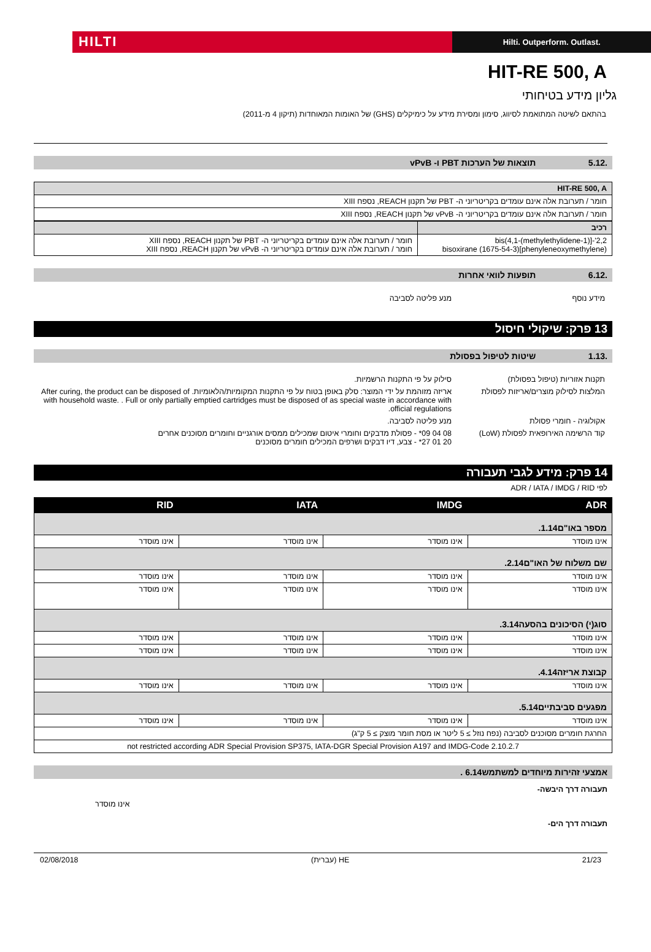HILTI
Hilti. Outperform. Outlast.
HIT-RE 500, A
גליון מידע בטיחותי
בהתאם לשיטה המתואמת לסיווג, סימון ומסירת מידע על כימיקלים (GHS) של האומות המאוחדות (תיקון 4 מ-2011)
.5.12 תוצאות של הערכות PBT ו- vPvB
| HIT-RE 500, A |
| --- |
| חומר / תערובת אלה אינם עומדים בקריטריוני ה- PBT של תקנון REACH, נספח XIII |
| חומר / תערובת אלה אינם עומדים בקריטריוני ה- vPvB של תקנון REACH, נספח XIII |
| רכיב | |
| --- | --- |
| 2,2'-[(1-methylethylidene)bis(4,1-phenyleneoxymethylene)]bisoxirane (1675-54-3) | חומר / תערובת אלה אינם עומדים בקריטריוני ה- PBT של תקנון REACH, נספח XIII חומר / תערובת אלה אינם עומדים בקריטריוני ה- vPvB של תקנון REACH, נספח XIII |
.6.12 תופעות לוואי אחרות
מידע נוסף מנע פליטה לסביבה
13 פרק: שיקולי חיסול
.1.13 שיטות לטיפול בפסולת
תקנות אזוריות (טיפול בפסולת) סילוק על פי התקנות הרשמיות.
המלצות לסילוק מוצרים/אריזות לפסולת
אריזה מזוהמת על ידי המוצר: סלק באופן בטוח על פי התקנות המקומיות/הלאומיות. After curing, the product can be disposed of with household waste. . Full or only partially emptied cartridges must be disposed of as special waste in accordance with official regulations.
אקולוגיה - חומרי פסולת מנע פליטה לסביבה.
קוד הרשימה האירופאית לפסולת (LoW) 08 04 09* - פסולת מדבקים וחומרי איטום שמכילים ממסים אורגניים וחומרים מסוכנים אחרים
20 01 27* - צבע, דיו דבקים ושרפים המכילים חומרים מסוכנים
14 פרק: מידע לגבי תעבורה
לפי ADR / IATA / IMDG / RID
| ADR | IMDG | IATA | RID |
| --- | --- | --- | --- |
| מספר באו"ם1.14. | | | |
| אינו מוסדר | אינו מוסדר | אינו מוסדר | אינו מוסדר |
| שם משלוח של האו"ם2.14. | | | |
| אינו מוסדר | אינו מוסדר | אינו מוסדר | אינו מוסדר |
| אינו מוסדר | אינו מוסדר | אינו מוסדר | אינו מוסדר |
| סוג(י) הסיכונים בהסעה3.14. | | | |
| אינו מוסדר | אינו מוסדר | אינו מוסדר | אינו מוסדר |
| אינו מוסדר | אינו מוסדר | אינו מוסדר | אינו מוסדר |
| קבוצת אריזה4.14. | | | |
| אינו מוסדר | אינו מוסדר | אינו מוסדר | אינו מוסדר |
| מפגעים סביבתיים5.14. | | | |
| אינו מוסדר | אינו מוסדר | אינו מוסדר | אינו מוסדר |
| החרגת חומרים מסוכנים לסביבה (נפח נוזל ≥ 5 ליטר או מסת חומר מוצק ≥ 5 ק"ג) | | | |
| not restricted according ADR Special Provision SP375, IATA-DGR Special Provision A197 and IMDG-Code 2.10.2.7 | | | |
אמצעי זהירות מיוחדים למשתמש6.14 .
תעבורה דרך היבשה-
אינו מוסדר
תעבורה דרך הים-
21/23 HE (עברית) 02/08/2018